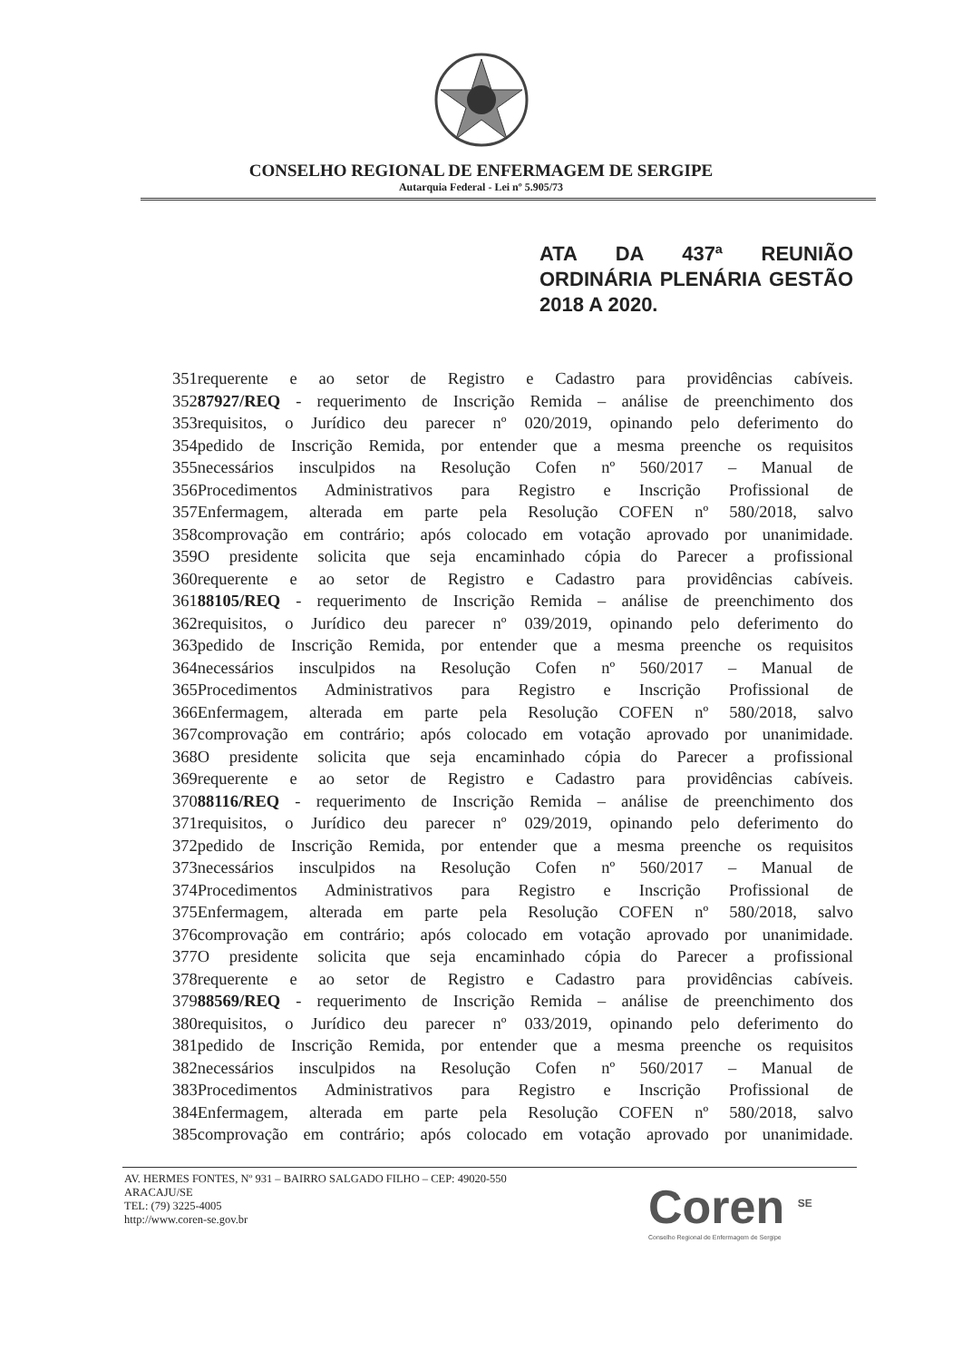CONSELHO REGIONAL DE ENFERMAGEM DE SERGIPE
Autarquia Federal - Lei nº 5.905/73
ATA DA 437ª REUNIÃO ORDINÁRIA PLENÁRIA GESTÃO 2018 A 2020.
351requerente e ao setor de Registro e Cadastro para providências cabíveis.
35287927/REQ - requerimento de Inscrição Remida – análise de preenchimento dos
353requisitos, o Jurídico deu parecer nº 020/2019, opinando pelo deferimento do
354pedido de Inscrição Remida, por entender que a mesma preenche os requisitos
355necessários insculpidos na Resolução Cofen nº 560/2017 – Manual de
356Procedimentos Administrativos para Registro e Inscrição Profissional de
357Enfermagem, alterada em parte pela Resolução COFEN nº 580/2018, salvo
358comprovação em contrário; após colocado em votação aprovado por unanimidade.
359O presidente solicita que seja encaminhado cópia do Parecer a profissional
360requerente e ao setor de Registro e Cadastro para providências cabíveis.
36188105/REQ - requerimento de Inscrição Remida – análise de preenchimento dos
362requisitos, o Jurídico deu parecer nº 039/2019, opinando pelo deferimento do
363pedido de Inscrição Remida, por entender que a mesma preenche os requisitos
364necessários insculpidos na Resolução Cofen nº 560/2017 – Manual de
365Procedimentos Administrativos para Registro e Inscrição Profissional de
366Enfermagem, alterada em parte pela Resolução COFEN nº 580/2018, salvo
367comprovação em contrário; após colocado em votação aprovado por unanimidade.
368O presidente solicita que seja encaminhado cópia do Parecer a profissional
369requerente e ao setor de Registro e Cadastro para providências cabíveis.
37088116/REQ - requerimento de Inscrição Remida – análise de preenchimento dos
371requisitos, o Jurídico deu parecer nº 029/2019, opinando pelo deferimento do
372pedido de Inscrição Remida, por entender que a mesma preenche os requisitos
373necessários insculpidos na Resolução Cofen nº 560/2017 – Manual de
374Procedimentos Administrativos para Registro e Inscrição Profissional de
375Enfermagem, alterada em parte pela Resolução COFEN nº 580/2018, salvo
376comprovação em contrário; após colocado em votação aprovado por unanimidade.
377O presidente solicita que seja encaminhado cópia do Parecer a profissional
378requerente e ao setor de Registro e Cadastro para providências cabíveis.
37988569/REQ - requerimento de Inscrição Remida – análise de preenchimento dos
380requisitos, o Jurídico deu parecer nº 033/2019, opinando pelo deferimento do
381pedido de Inscrição Remida, por entender que a mesma preenche os requisitos
382necessários insculpidos na Resolução Cofen nº 560/2017 – Manual de
383Procedimentos Administrativos para Registro e Inscrição Profissional de
384Enfermagem, alterada em parte pela Resolução COFEN nº 580/2018, salvo
385comprovação em contrário; após colocado em votação aprovado por unanimidade.
AV. HERMES FONTES, Nº 931 – BAIRRO SALGADO FILHO – CEP: 49020-550
ARACAJU/SE
TEL: (79) 3225-4005
http://www.coren-se.gov.br
Coren <sup>SE</sup>
Conselho Regional de Enfermagem de Sergipe